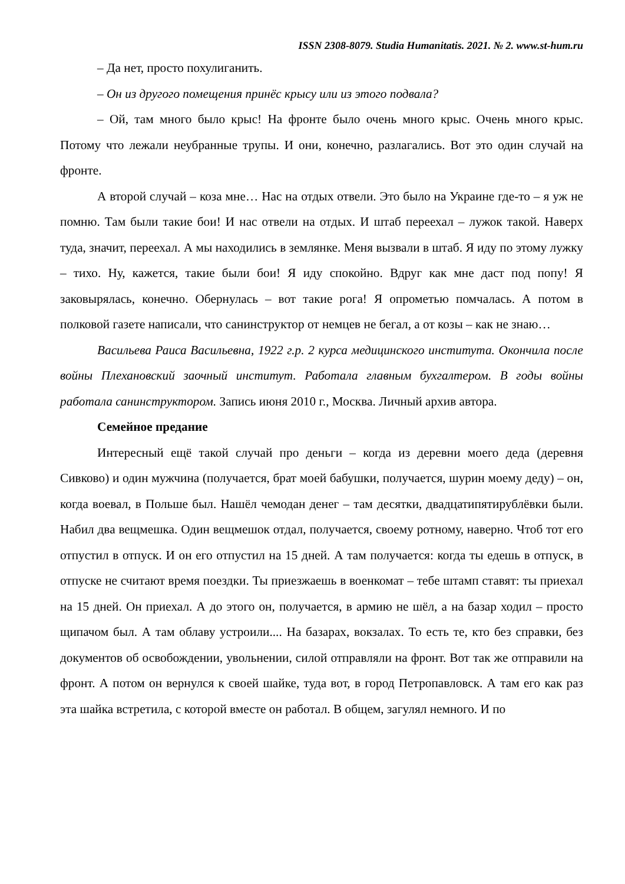ISSN 2308-8079. Studia Humanitatis. 2021. № 2. www.st-hum.ru
– Да нет, просто похулиганить.
– Он из другого помещения принёс крысу или из этого подвала?
– Ой, там много было крыс! На фронте было очень много крыс. Очень много крыс. Потому что лежали неубранные трупы. И они, конечно, разлагались. Вот это один случай на фронте.
А второй случай – коза мне… Нас на отдых отвели. Это было на Украине где-то – я уж не помню. Там были такие бои! И нас отвели на отдых. И штаб переехал – лужок такой. Наверх туда, значит, переехал. А мы находились в землянке. Меня вызвали в штаб. Я иду по этому лужку – тихо. Ну, кажется, такие были бои! Я иду спокойно. Вдруг как мне даст под попу! Я заковырялась, конечно. Обернулась – вот такие рога! Я опрометью помчалась. А потом в полковой газете написали, что санинструктор от немцев не бегал, а от козы – как не знаю…
Васильева Раиса Васильевна, 1922 г.р. 2 курса медицинского института. Окончила после войны Плехановский заочный институт. Работала главным бухгалтером. В годы войны работала санинструктором. Запись июня 2010 г., Москва. Личный архив автора.
Семейное предание
Интересный ещё такой случай про деньги – когда из деревни моего деда (деревня Сивково) и один мужчина (получается, брат моей бабушки, получается, шурин моему деду) – он, когда воевал, в Польше был. Нашёл чемодан денег – там десятки, двадцатипятирублёвки были. Набил два вещмешка. Один вещмешок отдал, получается, своему ротному, наверно. Чтоб тот его отпустил в отпуск. И он его отпустил на 15 дней. А там получается: когда ты едешь в отпуск, в отпуске не считают время поездки. Ты приезжаешь в военкомат – тебе штамп ставят: ты приехал на 15 дней. Он приехал. А до этого он, получается, в армию не шёл, а на базар ходил – просто щипачом был. А там облаву устроили.... На базарах, вокзалах. То есть те, кто без справки, без документов об освобождении, увольнении, силой отправляли на фронт. Вот так же отправили на фронт. А потом он вернулся к своей шайке, туда вот, в город Петропавловск. А там его как раз эта шайка встретила, с которой вместе он работал. В общем, загулял немного. И по